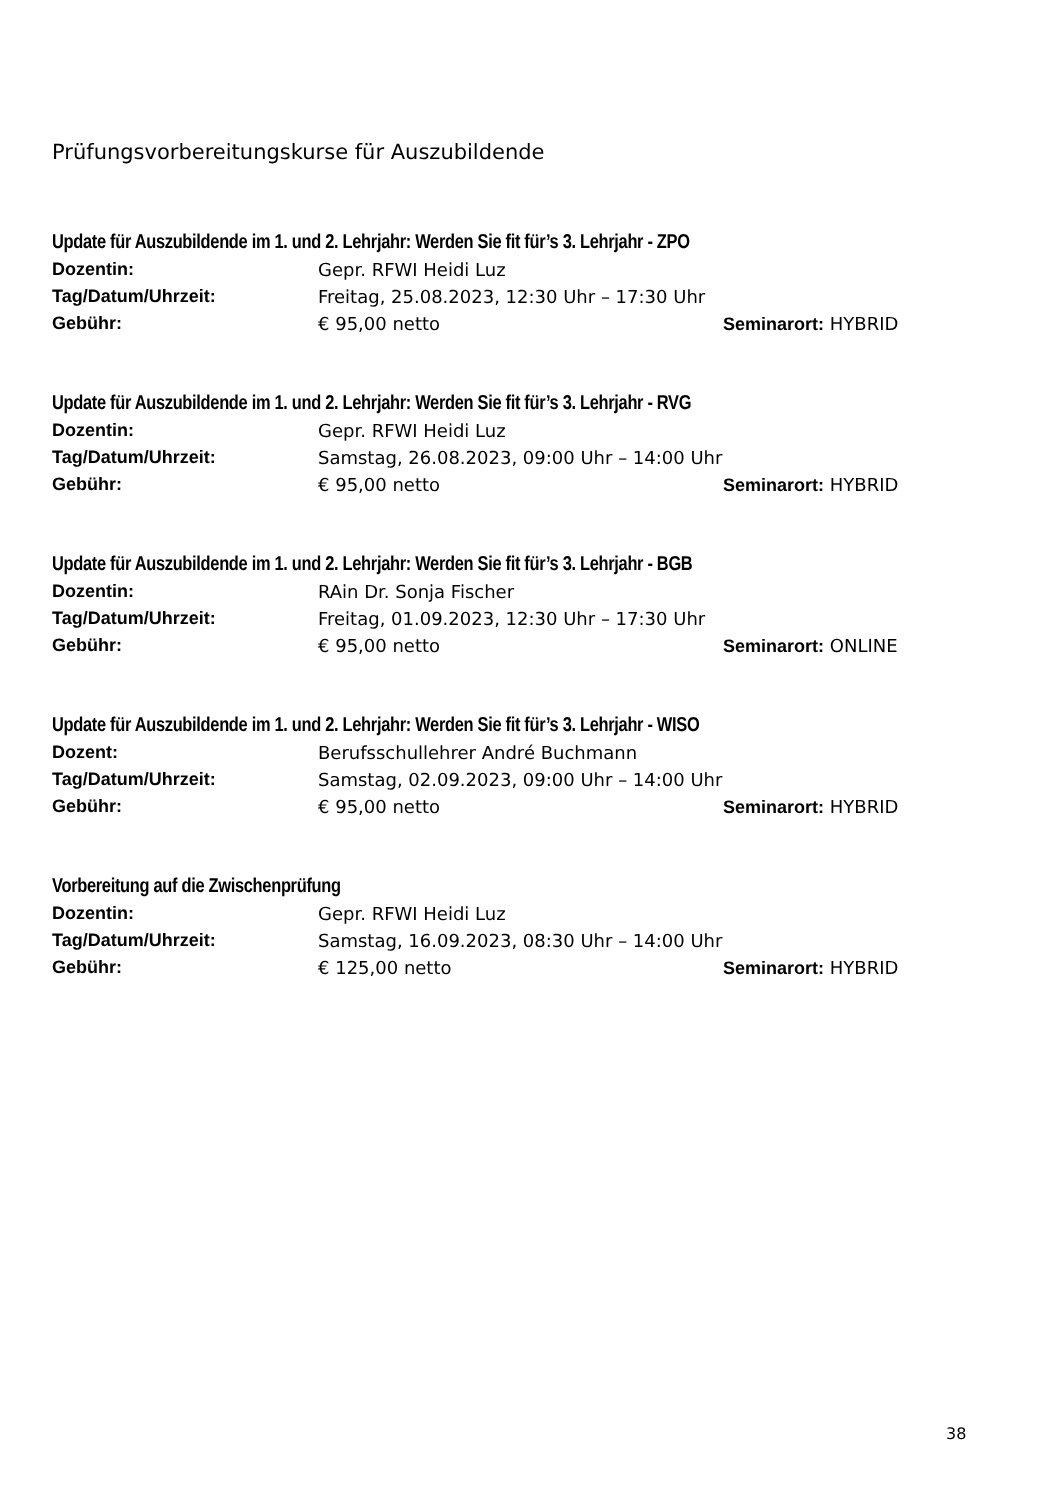Prüfungsvorbereitungskurse für Auszubildende
Update für Auszubildende im 1. und 2. Lehrjahr: Werden Sie fit für’s 3. Lehrjahr - ZPO
Dozentin: Gepr. RFWI Heidi Luz
Tag/Datum/Uhrzeit: Freitag, 25.08.2023, 12:30 Uhr – 17:30 Uhr
Gebühr: € 95,00 netto Seminarort: HYBRID
Update für Auszubildende im 1. und 2. Lehrjahr: Werden Sie fit für’s 3. Lehrjahr - RVG
Dozentin: Gepr. RFWI Heidi Luz
Tag/Datum/Uhrzeit: Samstag, 26.08.2023, 09:00 Uhr – 14:00 Uhr
Gebühr: € 95,00 netto Seminarort: HYBRID
Update für Auszubildende im 1. und 2. Lehrjahr: Werden Sie fit für’s 3. Lehrjahr - BGB
Dozentin: RAin Dr. Sonja Fischer
Tag/Datum/Uhrzeit: Freitag, 01.09.2023, 12:30 Uhr – 17:30 Uhr
Gebühr: € 95,00 netto Seminarort: ONLINE
Update für Auszubildende im 1. und 2. Lehrjahr: Werden Sie fit für’s 3. Lehrjahr - WISO
Dozent: Berufsschullehrer André Buchmann
Tag/Datum/Uhrzeit: Samstag, 02.09.2023, 09:00 Uhr – 14:00 Uhr
Gebühr: € 95,00 netto Seminarort: HYBRID
Vorbereitung auf die Zwischenprüfung
Dozentin: Gepr. RFWI Heidi Luz
Tag/Datum/Uhrzeit: Samstag, 16.09.2023, 08:30 Uhr – 14:00 Uhr
Gebühr: € 125,00 netto Seminarort: HYBRID
38